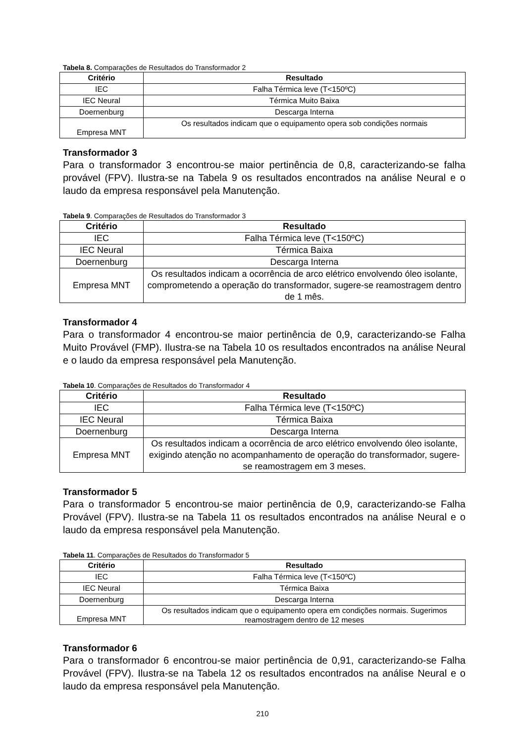Tabela 8. Comparações de Resultados do Transformador 2
| Critério | Resultado |
| --- | --- |
| IEC | Falha Térmica leve (T<150ºC) |
| IEC Neural | Térmica Muito Baixa |
| Doernenburg | Descarga Interna |
| Empresa MNT | Os resultados indicam que o equipamento opera sob condições normais |
Transformador 3
Para o transformador 3 encontrou-se maior pertinência de 0,8, caracterizando-se falha provável (FPV). Ilustra-se na Tabela 9 os resultados encontrados na análise Neural e o laudo da empresa responsável pela Manutenção.
Tabela 9. Comparações de Resultados do Transformador 3
| Critério | Resultado |
| --- | --- |
| IEC | Falha Térmica leve (T<150ºC) |
| IEC Neural | Térmica Baixa |
| Doernenburg | Descarga Interna |
| Empresa MNT | Os resultados indicam a ocorrência de arco elétrico envolvendo óleo isolante, comprometendo a operação do transformador, sugere-se reamostragem dentro de 1 mês. |
Transformador 4
Para o transformador 4 encontrou-se maior pertinência de 0,9, caracterizando-se Falha Muito Provável (FMP). Ilustra-se na Tabela 10 os resultados encontrados na análise Neural e o laudo da empresa responsável pela Manutenção.
Tabela 10. Comparações de Resultados do Transformador 4
| Critério | Resultado |
| --- | --- |
| IEC | Falha Térmica leve (T<150ºC) |
| IEC Neural | Térmica Baixa |
| Doernenburg | Descarga Interna |
| Empresa MNT | Os resultados indicam a ocorrência de arco elétrico envolvendo óleo isolante, exigindo atenção no acompanhamento de operação do transformador, sugere-se reamostragem em 3 meses. |
Transformador 5
Para o transformador 5 encontrou-se maior pertinência de 0,9, caracterizando-se Falha Provável (FPV). Ilustra-se na Tabela 11 os resultados encontrados na análise Neural e o laudo da empresa responsável pela Manutenção.
Tabela 11. Comparações de Resultados do Transformador 5
| Critério | Resultado |
| --- | --- |
| IEC | Falha Térmica leve (T<150ºC) |
| IEC Neural | Térmica Baixa |
| Doernenburg | Descarga Interna |
| Empresa MNT | Os resultados indicam que o equipamento opera em condições normais. Sugerimos reamostragem dentro de 12 meses |
Transformador 6
Para o transformador 6 encontrou-se maior pertinência de 0,91, caracterizando-se Falha Provável (FPV). Ilustra-se na Tabela 12 os resultados encontrados na análise Neural e o laudo da empresa responsável pela Manutenção.
210